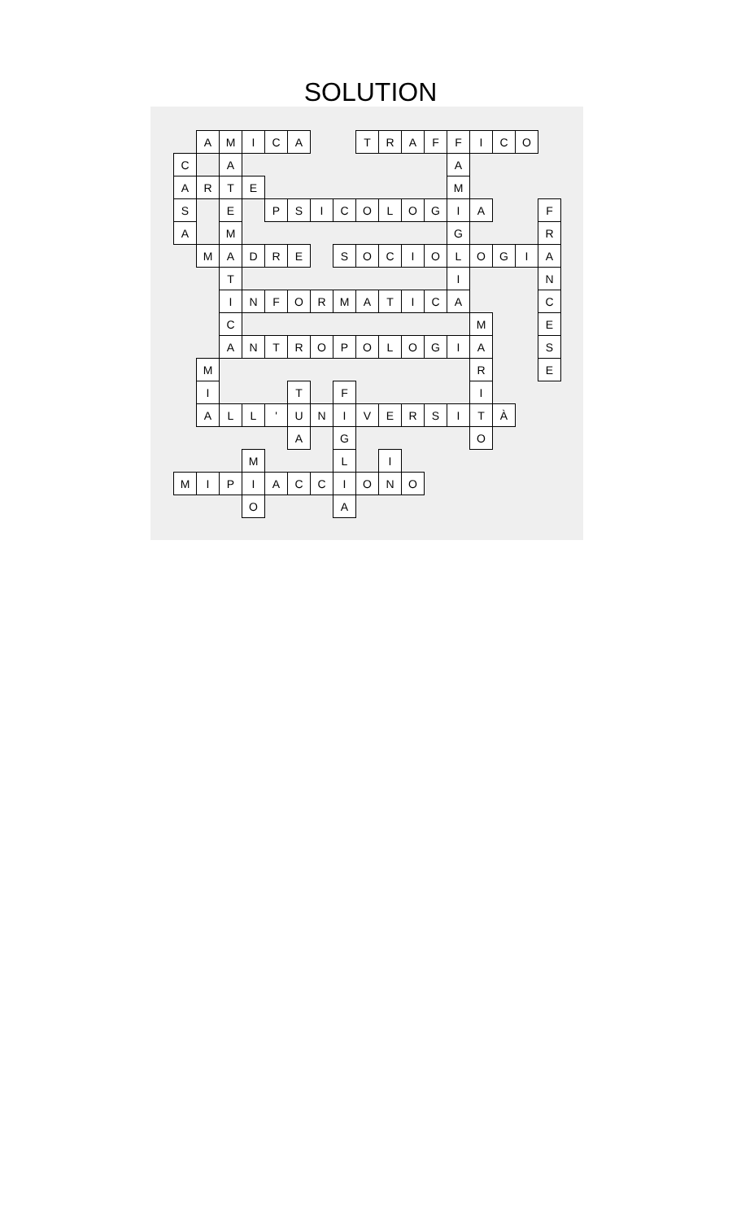SOLUTION
| | A | M | I | C | A | | | T | R | A | F | F | I | C | O | |
| C | | A | | | | | | | | | | A | | | | |
| A | R | T | E | | | | | | | | | M | | | | |
| S | | E | | P | S | I | C | O | L | O | G | I | A | | | F |
| A | | M | | | | | | | | | | G | | | | R |
| | M | A | D | R | E | | S | O | C | I | O | L | O | G | I | A |
| | | T | | | | | | | | | | I | | | | N |
| | | I | N | F | O | R | M | A | T | I | C | A | | | | C |
| | | C | | | | | | | | | | | M | | | E |
| | | A | N | T | R | O | P | O | L | O | G | I | A | | | S |
| | M | | | | | | | | | | | | R | | | E |
| | I | | | | T | | F | | | | | | I | | | |
| | A | L | L | ' | U | N | I | V | E | R | S | I | T | À | | |
| | | | | | A | | G | | | | | | O | | | |
| | | | M | | | | L | | I | | | | | | | |
| M | I | P | I | A | C | C | I | O | N | O | | | | | | |
| | | | O | | | | A | | | | | | | | | |